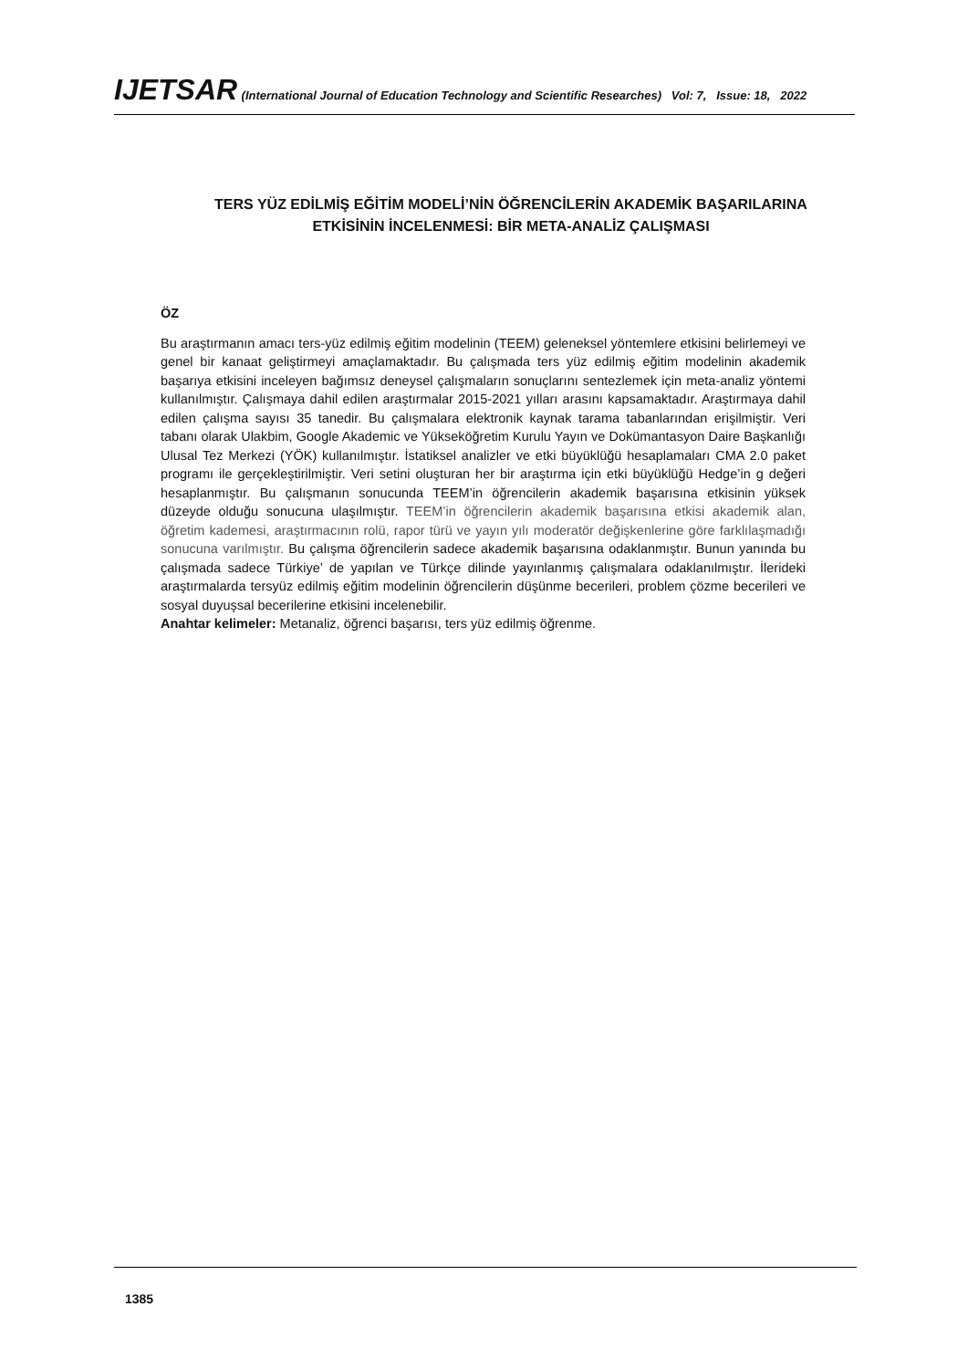IJETSAR (International Journal of Education Technology and Scientific Researches) Vol: 7, Issue: 18, 2022
TERS YÜZ EDİLMİŞ EĞİTİM MODELİ’NİN ÖĞRENCİLERİN AKADEMİK BAŞARILARINA
ETKİSİNİN İNCELENMESİ: BİR META-ANALİZ ÇALIŞMASI
ÖZ
Bu araştırmanın amacı ters-yüz edilmiş eğitim modelinin (TEEM) geleneksel yöntemlere etkisini belirlemeyi ve genel bir kanaat geliştirmeyi amaçlamaktadır. Bu çalışmada ters yüz edilmiş eğitim modelinin akademik başarıya etkisini inceleyen bağımsız deneysel çalışmaların sonuçlarını sentezlemek için meta-analiz yöntemi kullanılmıştır. Çalışmaya dahil edilen araştırmalar 2015-2021 yılları arasını kapsamaktadır. Araştırmaya dahil edilen çalışma sayısı 35 tanedir. Bu çalışmalara elektronik kaynak tarama tabanlarından erişilmiştir. Veri tabanı olarak Ulakbim, Google Akademic ve Yükseköğretim Kurulu Yayın ve Dokümantasyon Daire Başkanlığı Ulusal Tez Merkezi (YÖK) kullanılmıştır. İstatiksel analizler ve etki büyüklüğü hesaplamaları CMA 2.0 paket programı ile gerçekleştirilmiştir. Veri setini oluşturan her bir araştırma için etki büyüklüğü Hedge’in g değeri hesaplanmıştır. Bu çalışmanın sonucunda TEEM’in öğrencilerin akademik başarısına etkisinin yüksek düzeyde olduğu sonucuna ulaşılmıştır. TEEM’in öğrencilerin akademik başarısına etkisi akademik alan, öğretim kademesi, araştırmacının rolü, rapor türü ve yayın yılı moderatör değişkenlerine göre farklılaşmadığı sonucuna varılmıştır. Bu çalışma öğrencilerin sadece akademik başarısına odaklanmıştır. Bunun yanında bu çalışmada sadece Türkiye’ de yapılan ve Türkçe dilinde yayınlanmış çalışmalara odaklanılmıştır. İlerideki araştırmalarda tersyüz edilmiş eğitim modelinin öğrencilerin düşünme becerileri, problem çözme becerileri ve sosyal duyuşsal becerilerine etkisini incelenebilir.
Anahtar kelimeler: Metanaliz, öğrenci başarısı, ters yüz edilmiş öğrenme.
1385